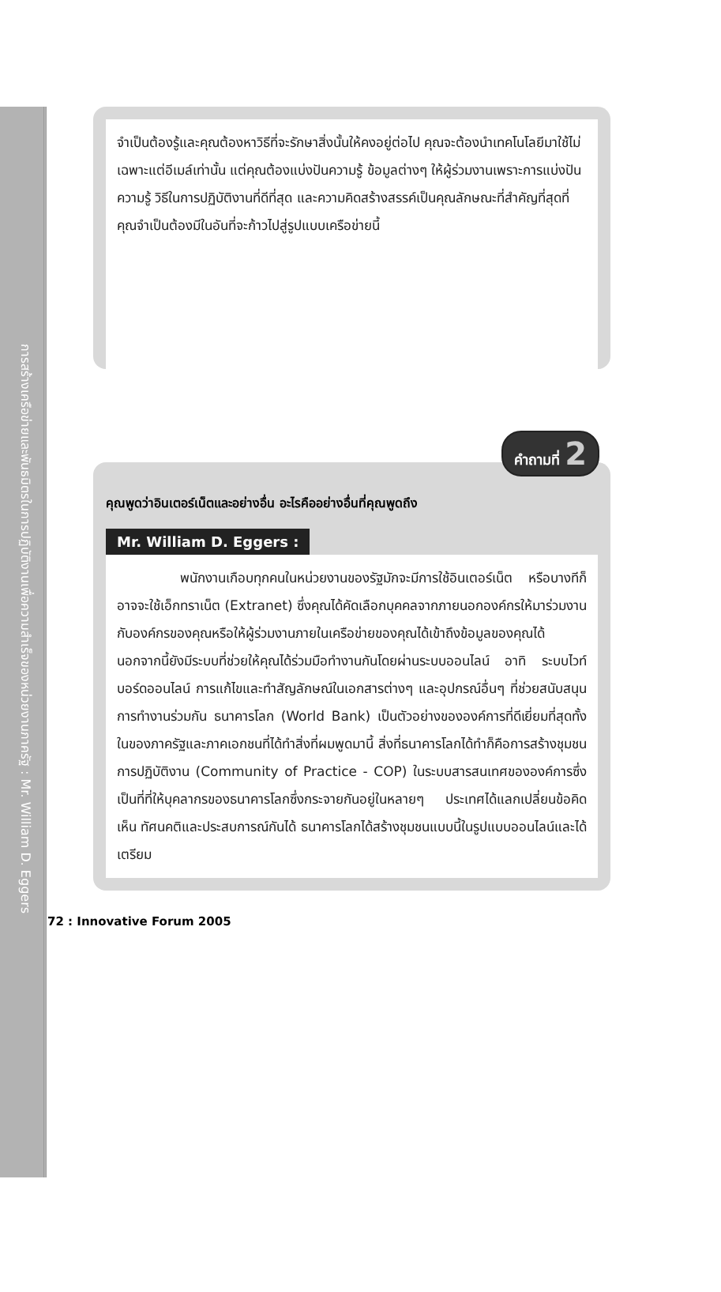การสร้างเครือข่ายและพันธมิตรในการปฏิบัติงานเพื่อความสำเร็จของหน่วยงานภาครัฐ : Mr. William D. Eggers
จำเป็นต้องรู้และคุณต้องหาวิธีที่จะรักษาสิ่งนั้นให้คงอยู่ต่อไป คุณจะต้องนำเทคโนโลยีมาใช้ไม่เฉพาะแต่อีเมล์เท่านั้น แต่คุณต้องแบ่งปันความรู้ ข้อมูลต่างๆ ให้ผู้ร่วมงานเพราะการแบ่งปันความรู้ วิธีในการปฏิบัติงานที่ดีที่สุด และความคิดสร้างสรรค์เป็นคุณลักษณะที่สำคัญที่สุดที่คุณจำเป็นต้องมีในอันที่จะก้าวไปสู่รูปแบบเครือข่ายนี้
คำถามที่ 2
คุณพูดว่าอินเตอร์เน็ตและอย่างอื่น อะไรคืออย่างอื่นที่คุณพูดถึง
Mr. William D. Eggers :
พนักงานเกือบทุกคนในหน่วยงานของรัฐมักจะมีการใช้อินเตอร์เน็ต หรือบางทีก็อาจจะใช้เอ็กทราเน็ต (Extranet) ซึ่งคุณได้คัดเลือกบุคคลจากภายนอกองค์กรให้มาร่วมงานกับองค์กรของคุณหรือให้ผู้ร่วมงานภายในเครือข่ายของคุณได้เข้าถึงข้อมูลของคุณได้ นอกจากนี้ยังมีระบบที่ช่วยให้คุณได้ร่วมมือทำงานกันโดยผ่านระบบออนไลน์ อาทิ ระบบไวท์บอร์ดออนไลน์ การแก้ไขและทำสัญลักษณ์ในเอกสารต่างๆ และอุปกรณ์อื่นๆ ที่ช่วยสนับสนุนการทำงานร่วมกัน ธนาคารโลก (World Bank) เป็นตัวอย่างขององค์การที่ดีเยี่ยมที่สุดทั้งในของภาครัฐและภาคเอกชนที่ได้ทำสิ่งที่ผมพูดมานี้ สิ่งที่ธนาคารโลกได้ทำก็คือการสร้างชุมชนการปฏิบัติงาน (Community of Practice - COP) ในระบบสารสนเทศขององค์การซึ่งเป็นที่ที่ให้บุคลากรของธนาคารโลกซึ่งกระจายกันอยู่ในหลายๆ ประเทศได้แลกเปลี่ยนข้อคิดเห็น ทัศนคติและประสบการณ์กันได้ ธนาคารโลกได้สร้างชุมชนแบบนี้ในรูปแบบออนไลน์และได้เตรียม
72 : Innovative Forum 2005